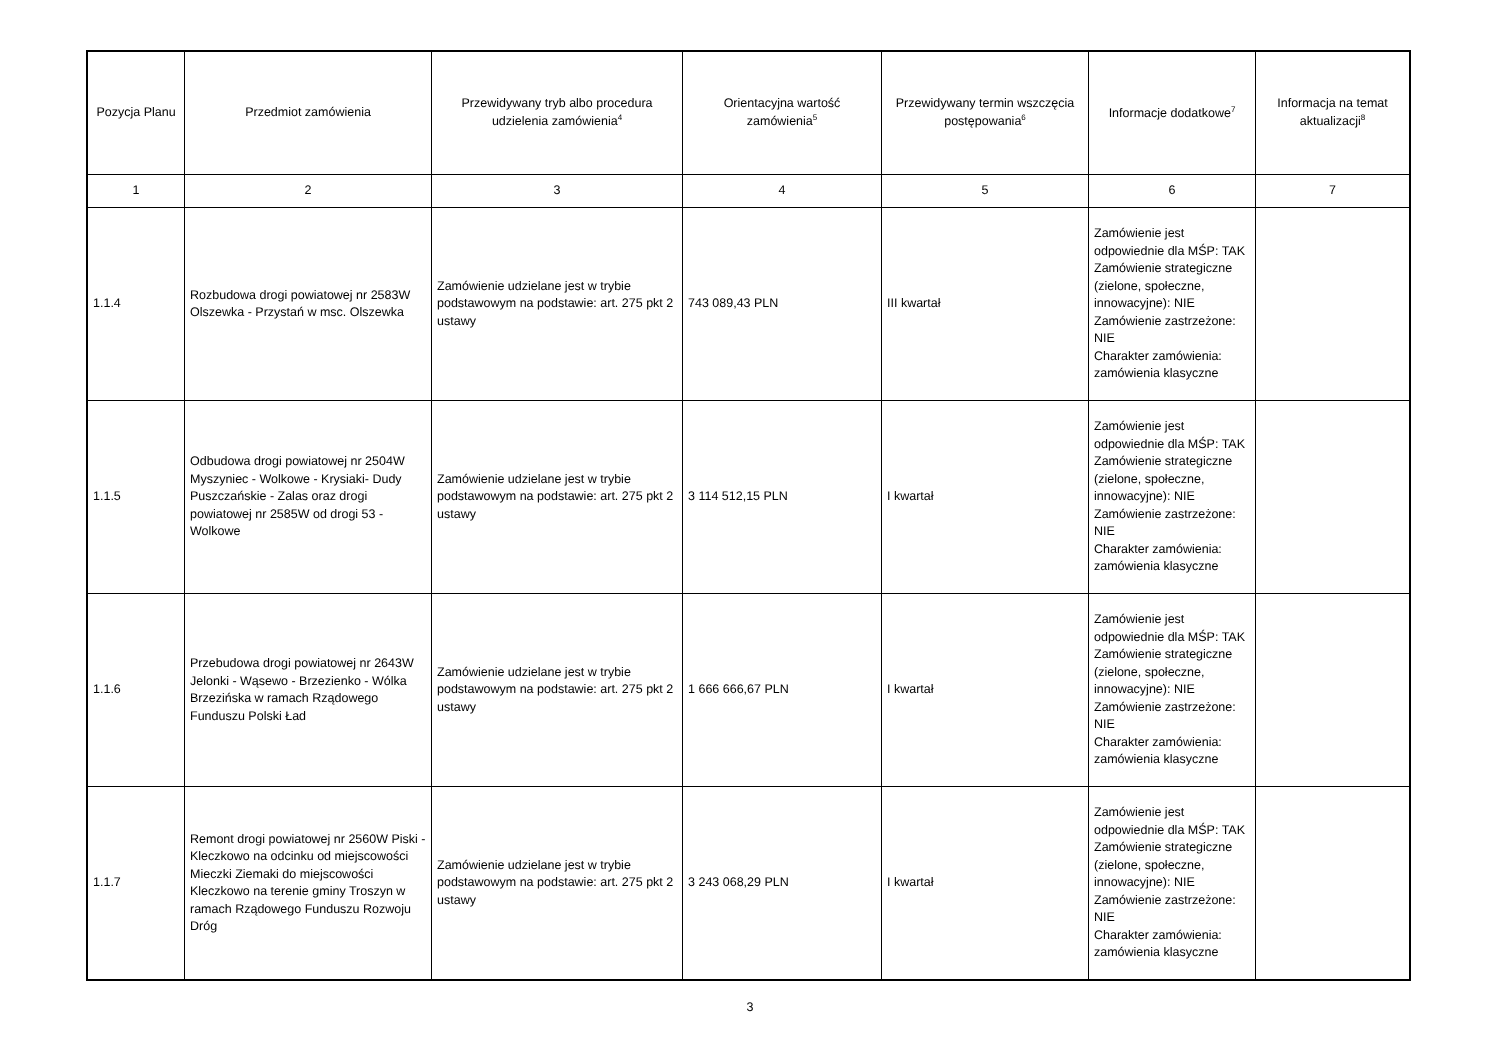| Pozycja Planu | Przedmiot zamówienia | Przewidywany tryb albo procedura udzielenia zamówienia<sup>4</sup> | Orientacyjna wartość zamówienia<sup>5</sup> | Przewidywany termin wszczęcia postępowania<sup>6</sup> | Informacje dodatkowe<sup>7</sup> | Informacja na temat aktualizacji<sup>8</sup> |
| --- | --- | --- | --- | --- | --- | --- |
| 1 | 2 | 3 | 4 | 5 | 6 | 7 |
| 1.1.4 | Rozbudowa drogi powiatowej nr 2583W Olszewka - Przystań w msc. Olszewka | Zamówienie udzielane jest w trybie podstawowym na podstawie: art. 275 pkt 2 ustawy | 743 089,43 PLN | III kwartał | Zamówienie jest odpowiednie dla MŚP: TAK Zamówienie strategiczne (zielone, społeczne, innowacyjne): NIE Zamówienie zastrzeżone: NIE Charakter zamówienia: zamówienia klasyczne | |
| 1.1.5 | Odbudowa drogi powiatowej nr 2504W Myszyniec - Wolkowe - Krysiaki- Dudy Puszczańskie - Zalas oraz drogi powiatowej nr 2585W od drogi 53 - Wolkowe | Zamówienie udzielane jest w trybie podstawowym na podstawie: art. 275 pkt 2 ustawy | 3 114 512,15 PLN | I kwartał | Zamówienie jest odpowiednie dla MŚP: TAK Zamówienie strategiczne (zielone, społeczne, innowacyjne): NIE Zamówienie zastrzeżone: NIE Charakter zamówienia: zamówienia klasyczne | |
| 1.1.6 | Przebudowa drogi powiatowej nr 2643W Jelonki - Wąsewo - Brzezienko - Wólka Brzezińska w ramach Rządowego Funduszu Polski Ład | Zamówienie udzielane jest w trybie podstawowym na podstawie: art. 275 pkt 2 ustawy | 1 666 666,67 PLN | I kwartał | Zamówienie jest odpowiednie dla MŚP: TAK Zamówienie strategiczne (zielone, społeczne, innowacyjne): NIE Zamówienie zastrzeżone: NIE Charakter zamówienia: zamówienia klasyczne | |
| 1.1.7 | Remont drogi powiatowej nr 2560W Piski - Kleczkowo na odcinku od miejscowości Mieczki Ziemaki do miejscowości Kleczkowo na terenie gminy Troszyn w ramach Rządowego Funduszu Rozwoju Dróg | Zamówienie udzielane jest w trybie podstawowym na podstawie: art. 275 pkt 2 ustawy | 3 243 068,29 PLN | I kwartał | Zamówienie jest odpowiednie dla MŚP: TAK Zamówienie strategiczne (zielone, społeczne, innowacyjne): NIE Zamówienie zastrzeżone: NIE Charakter zamówienia: zamówienia klasyczne | |
3